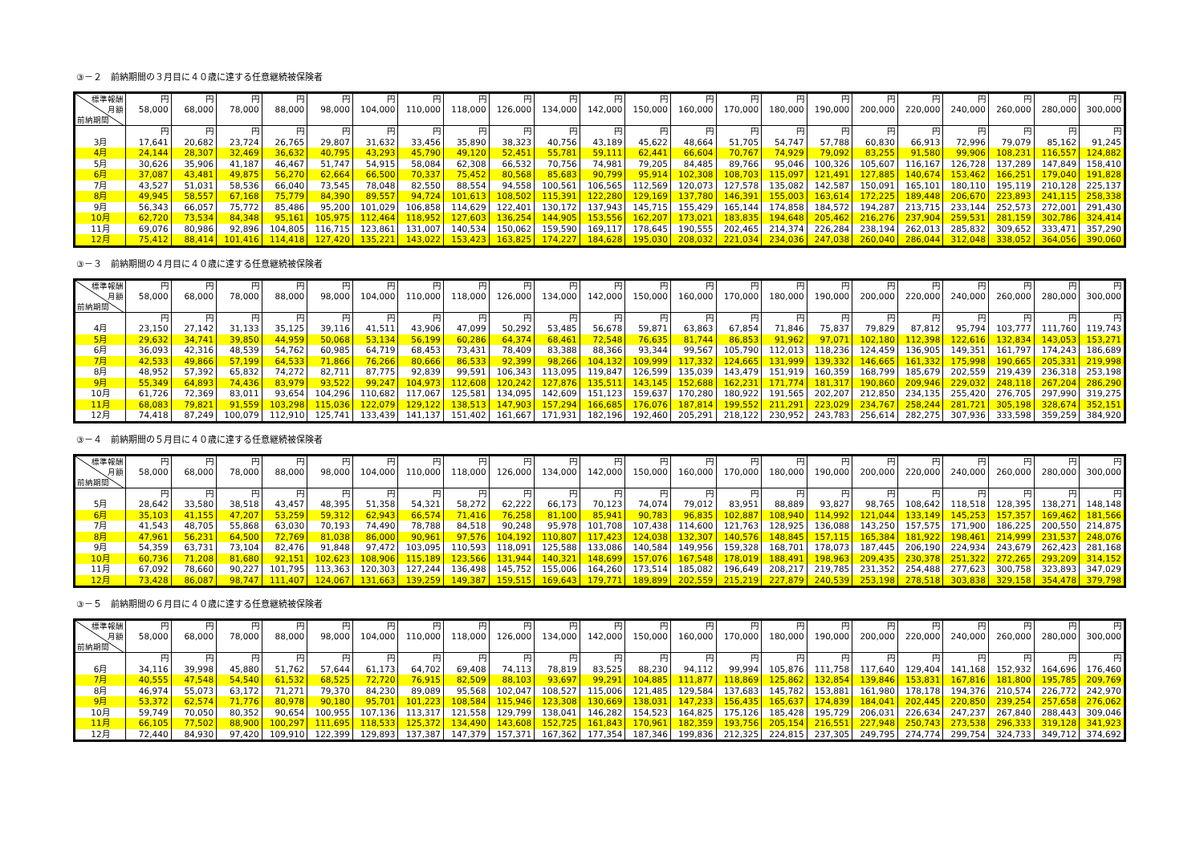③－２　前納期間の３月目に４０歳に達する任意継続被保険者
| 標準報酬 月額 前納期間 | 円 58,000 | 円 68,000 | 円 78,000 | 円 88,000 | 円 98,000 | 円 104,000 | 円 110,000 | 円 118,000 | 円 126,000 | 円 134,000 | 円 142,000 | 円 150,000 | 円 160,000 | 円 170,000 | 円 180,000 | 円 190,000 | 円 200,000 | 円 220,000 | 円 240,000 | 円 260,000 | 円 280,000 | 円 300,000 |
| --- | --- | --- | --- | --- | --- | --- | --- | --- | --- | --- | --- | --- | --- | --- | --- | --- | --- | --- | --- | --- | --- | --- |
| | 円 | 円 | 円 | 円 | 円 | 円 | 円 | 円 | 円 | 円 | 円 | 円 | 円 | 円 | 円 | 円 | 円 | 円 | 円 | 円 | 円 | 円 |
| 3月 | 17,641 | 20,682 | 23,724 | 26,765 | 29,807 | 31,632 | 33,456 | 35,890 | 38,323 | 40,756 | 43,189 | 45,622 | 48,664 | 51,705 | 54,747 | 57,788 | 60,830 | 66,913 | 72,996 | 79,079 | 85,162 | 91,245 |
| 4月 | 24,144 | 28,307 | 32,469 | 36,632 | 40,795 | 43,293 | 45,790 | 49,120 | 52,451 | 55,781 | 59,111 | 62,441 | 66,604 | 70,767 | 74,929 | 79,092 | 83,255 | 91,580 | 99,906 | 108,231 | 116,557 | 124,882 |
| 5月 | 30,626 | 35,906 | 41,187 | 46,467 | 51,747 | 54,915 | 58,084 | 62,308 | 66,532 | 70,756 | 74,981 | 79,205 | 84,485 | 89,766 | 95,046 | 100,326 | 105,607 | 116,167 | 126,728 | 137,289 | 147,849 | 158,410 |
| 6月 | 37,087 | 43,481 | 49,875 | 56,270 | 62,664 | 66,500 | 70,337 | 75,452 | 80,568 | 85,683 | 90,799 | 95,914 | 102,308 | 108,703 | 115,097 | 121,491 | 127,885 | 140,674 | 153,462 | 166,251 | 179,040 | 191,828 |
| 7月 | 43,527 | 51,031 | 58,536 | 66,040 | 73,545 | 78,048 | 82,550 | 88,554 | 94,558 | 100,561 | 106,565 | 112,569 | 120,073 | 127,578 | 135,082 | 142,587 | 150,091 | 165,101 | 180,110 | 195,119 | 210,128 | 225,137 |
| 8月 | 49,945 | 58,557 | 67,168 | 75,779 | 84,390 | 89,557 | 94,724 | 101,613 | 108,502 | 115,391 | 122,280 | 129,169 | 137,780 | 146,391 | 155,003 | 163,614 | 172,225 | 189,448 | 206,670 | 223,893 | 241,115 | 258,338 |
| 9月 | 56,343 | 66,057 | 75,772 | 85,486 | 95,200 | 101,029 | 106,858 | 114,629 | 122,401 | 130,172 | 137,943 | 145,715 | 155,429 | 165,144 | 174,858 | 184,572 | 194,287 | 213,715 | 233,144 | 252,573 | 272,001 | 291,430 |
| 10月 | 62,720 | 73,534 | 84,348 | 95,161 | 105,975 | 112,464 | 118,952 | 127,603 | 136,254 | 144,905 | 153,556 | 162,207 | 173,021 | 183,835 | 194,648 | 205,462 | 216,276 | 237,904 | 259,531 | 281,159 | 302,786 | 324,414 |
| 11月 | 69,076 | 80,986 | 92,896 | 104,805 | 116,715 | 123,861 | 131,007 | 140,534 | 150,062 | 159,590 | 169,117 | 178,645 | 190,555 | 202,465 | 214,374 | 226,284 | 238,194 | 262,013 | 285,832 | 309,652 | 333,471 | 357,290 |
| 12月 | 75,412 | 88,414 | 101,416 | 114,418 | 127,420 | 135,221 | 143,022 | 153,423 | 163,825 | 174,227 | 184,628 | 195,030 | 208,032 | 221,034 | 234,036 | 247,038 | 260,040 | 286,044 | 312,048 | 338,052 | 364,056 | 390,060 |
③－３　前納期間の４月目に４０歳に達する任意継続被保険者
| 標準報酬 月額 前納期間 | 円 58,000 | 円 68,000 | 円 78,000 | 円 88,000 | 円 98,000 | 円 104,000 | 円 110,000 | 円 118,000 | 円 126,000 | 円 134,000 | 円 142,000 | 円 150,000 | 円 160,000 | 円 170,000 | 円 180,000 | 円 190,000 | 円 200,000 | 円 220,000 | 円 240,000 | 円 260,000 | 円 280,000 | 円 300,000 |
| --- | --- | --- | --- | --- | --- | --- | --- | --- | --- | --- | --- | --- | --- | --- | --- | --- | --- | --- | --- | --- | --- | --- |
| | 円 | 円 | 円 | 円 | 円 | 円 | 円 | 円 | 円 | 円 | 円 | 円 | 円 | 円 | 円 | 円 | 円 | 円 | 円 | 円 | 円 | 円 |
| 4月 | 23,150 | 27,142 | 31,133 | 35,125 | 39,116 | 41,511 | 43,906 | 47,099 | 50,292 | 53,485 | 56,678 | 59,871 | 63,863 | 67,854 | 71,846 | 75,837 | 79,829 | 87,812 | 95,794 | 103,777 | 111,760 | 119,743 |
| 5月 | 29,632 | 34,741 | 39,850 | 44,959 | 50,068 | 53,134 | 56,199 | 60,286 | 64,374 | 68,461 | 72,548 | 76,635 | 81,744 | 86,853 | 91,962 | 97,071 | 102,180 | 112,398 | 122,616 | 132,834 | 143,053 | 153,271 |
| 6月 | 36,093 | 42,316 | 48,539 | 54,762 | 60,985 | 64,719 | 68,453 | 73,431 | 78,409 | 83,388 | 88,366 | 93,344 | 99,567 | 105,790 | 112,013 | 118,236 | 124,459 | 136,905 | 149,351 | 161,797 | 174,243 | 186,689 |
| 7月 | 42,533 | 49,866 | 57,199 | 64,533 | 71,866 | 76,266 | 80,666 | 86,533 | 92,399 | 98,266 | 104,132 | 109,999 | 117,332 | 124,665 | 131,999 | 139,332 | 146,665 | 161,332 | 175,998 | 190,665 | 205,331 | 219,998 |
| 8月 | 48,952 | 57,392 | 65,832 | 74,272 | 82,711 | 87,775 | 92,839 | 99,591 | 106,343 | 113,095 | 119,847 | 126,599 | 135,039 | 143,479 | 151,919 | 160,359 | 168,799 | 185,679 | 202,559 | 219,439 | 236,318 | 253,198 |
| 9月 | 55,349 | 64,893 | 74,436 | 83,979 | 93,522 | 99,247 | 104,973 | 112,608 | 120,242 | 127,876 | 135,511 | 143,145 | 152,688 | 162,231 | 171,774 | 181,317 | 190,860 | 209,946 | 229,032 | 248,118 | 267,204 | 286,290 |
| 10月 | 61,726 | 72,369 | 83,011 | 93,654 | 104,296 | 110,682 | 117,067 | 125,581 | 134,095 | 142,609 | 151,123 | 159,637 | 170,280 | 180,922 | 191,565 | 202,207 | 212,850 | 234,135 | 255,420 | 276,705 | 297,990 | 319,275 |
| 11月 | 68,083 | 79,821 | 91,559 | 103,298 | 115,036 | 122,079 | 129,122 | 138,513 | 147,903 | 157,294 | 166,685 | 176,076 | 187,814 | 199,552 | 211,291 | 223,029 | 234,767 | 258,244 | 281,721 | 305,198 | 328,674 | 352,151 |
| 12月 | 74,418 | 87,249 | 100,079 | 112,910 | 125,741 | 133,439 | 141,137 | 151,402 | 161,667 | 171,931 | 182,196 | 192,460 | 205,291 | 218,122 | 230,952 | 243,783 | 256,614 | 282,275 | 307,936 | 333,598 | 359,259 | 384,920 |
③－４　前納期間の５月目に４０歳に達する任意継続被保険者
| 標準報酬 月額 前納期間 | 円 58,000 | 円 68,000 | 円 78,000 | 円 88,000 | 円 98,000 | 円 104,000 | 円 110,000 | 円 118,000 | 円 126,000 | 円 134,000 | 円 142,000 | 円 150,000 | 円 160,000 | 円 170,000 | 円 180,000 | 円 190,000 | 円 200,000 | 円 220,000 | 円 240,000 | 円 260,000 | 円 280,000 | 円 300,000 |
| --- | --- | --- | --- | --- | --- | --- | --- | --- | --- | --- | --- | --- | --- | --- | --- | --- | --- | --- | --- | --- | --- | --- |
| | 円 | 円 | 円 | 円 | 円 | 円 | 円 | 円 | 円 | 円 | 円 | 円 | 円 | 円 | 円 | 円 | 円 | 円 | 円 | 円 | 円 | 円 |
| 5月 | 28,642 | 33,580 | 38,518 | 43,457 | 48,395 | 51,358 | 54,321 | 58,272 | 62,222 | 66,173 | 70,123 | 74,074 | 79,012 | 83,951 | 88,889 | 93,827 | 98,765 | 108,642 | 118,518 | 128,395 | 138,271 | 148,148 |
| 6月 | 35,103 | 41,155 | 47,207 | 53,259 | 59,312 | 62,943 | 66,574 | 71,416 | 76,258 | 81,100 | 85,941 | 90,783 | 96,835 | 102,887 | 108,940 | 114,992 | 121,044 | 133,149 | 145,253 | 157,357 | 169,462 | 181,566 |
| 7月 | 41,543 | 48,705 | 55,868 | 63,030 | 70,193 | 74,490 | 78,788 | 84,518 | 90,248 | 95,978 | 101,708 | 107,438 | 114,600 | 121,763 | 128,925 | 136,088 | 143,250 | 157,575 | 171,900 | 186,225 | 200,550 | 214,875 |
| 8月 | 47,961 | 56,231 | 64,500 | 72,769 | 81,038 | 86,000 | 90,961 | 97,576 | 104,192 | 110,807 | 117,423 | 124,038 | 132,307 | 140,576 | 148,845 | 157,115 | 165,384 | 181,922 | 198,461 | 214,999 | 231,537 | 248,076 |
| 9月 | 54,359 | 63,731 | 73,104 | 82,476 | 91,848 | 97,472 | 103,095 | 110,593 | 118,091 | 125,588 | 133,086 | 140,584 | 149,956 | 159,328 | 168,701 | 178,073 | 187,445 | 206,190 | 224,934 | 243,679 | 262,423 | 281,168 |
| 10月 | 60,736 | 71,208 | 81,680 | 92,151 | 102,623 | 108,906 | 115,189 | 123,566 | 131,944 | 140,321 | 148,699 | 157,076 | 167,548 | 178,019 | 188,491 | 198,963 | 209,435 | 230,378 | 251,322 | 272,265 | 293,209 | 314,152 |
| 11月 | 67,092 | 78,660 | 90,227 | 101,795 | 113,363 | 120,303 | 127,244 | 136,498 | 145,752 | 155,006 | 164,260 | 173,514 | 185,082 | 196,649 | 208,217 | 219,785 | 231,352 | 254,488 | 277,623 | 300,758 | 323,893 | 347,029 |
| 12月 | 73,428 | 86,087 | 98,747 | 111,407 | 124,067 | 131,663 | 139,259 | 149,387 | 159,515 | 169,643 | 179,771 | 189,899 | 202,559 | 215,219 | 227,879 | 240,539 | 253,198 | 278,518 | 303,838 | 329,158 | 354,478 | 379,798 |
③－５　前納期間の６月目に４０歳に達する任意継続被保険者
| 標準報酬 月額 前納期間 | 円 58,000 | 円 68,000 | 円 78,000 | 円 88,000 | 円 98,000 | 円 104,000 | 円 110,000 | 円 118,000 | 円 126,000 | 円 134,000 | 円 142,000 | 円 150,000 | 円 160,000 | 円 170,000 | 円 180,000 | 円 190,000 | 円 200,000 | 円 220,000 | 円 240,000 | 円 260,000 | 円 280,000 | 円 300,000 |
| --- | --- | --- | --- | --- | --- | --- | --- | --- | --- | --- | --- | --- | --- | --- | --- | --- | --- | --- | --- | --- | --- | --- |
| | 円 | 円 | 円 | 円 | 円 | 円 | 円 | 円 | 円 | 円 | 円 | 円 | 円 | 円 | 円 | 円 | 円 | 円 | 円 | 円 | 円 | 円 |
| 6月 | 34,116 | 39,998 | 45,880 | 51,762 | 57,644 | 61,173 | 64,702 | 69,408 | 74,113 | 78,819 | 83,525 | 88,230 | 94,112 | 99,994 | 105,876 | 111,758 | 117,640 | 129,404 | 141,168 | 152,932 | 164,696 | 176,460 |
| 7月 | 40,555 | 47,548 | 54,540 | 61,532 | 68,525 | 72,720 | 76,915 | 82,509 | 88,103 | 93,697 | 99,291 | 104,885 | 111,877 | 118,869 | 125,862 | 132,854 | 139,846 | 153,831 | 167,816 | 181,800 | 195,785 | 209,769 |
| 8月 | 46,974 | 55,073 | 63,172 | 71,271 | 79,370 | 84,230 | 89,089 | 95,568 | 102,047 | 108,527 | 115,006 | 121,485 | 129,584 | 137,683 | 145,782 | 153,881 | 161,980 | 178,178 | 194,376 | 210,574 | 226,772 | 242,970 |
| 9月 | 53,372 | 62,574 | 71,776 | 80,978 | 90,180 | 95,701 | 101,223 | 108,584 | 115,946 | 123,308 | 130,669 | 138,031 | 147,233 | 156,435 | 165,637 | 174,839 | 184,041 | 202,445 | 220,850 | 239,254 | 257,658 | 276,062 |
| 10月 | 59,749 | 70,050 | 80,352 | 90,654 | 100,955 | 107,136 | 113,317 | 121,558 | 129,799 | 138,041 | 146,282 | 154,523 | 164,825 | 175,126 | 185,428 | 195,729 | 206,031 | 226,634 | 247,237 | 267,840 | 288,443 | 309,046 |
| 11月 | 66,105 | 77,502 | 88,900 | 100,297 | 111,695 | 118,533 | 125,372 | 134,490 | 143,608 | 152,725 | 161,843 | 170,961 | 182,359 | 193,756 | 205,154 | 216,551 | 227,948 | 250,743 | 273,538 | 296,333 | 319,128 | 341,923 |
| 12月 | 72,440 | 84,930 | 97,420 | 109,910 | 122,399 | 129,893 | 137,387 | 147,379 | 157,371 | 167,362 | 177,354 | 187,346 | 199,836 | 212,325 | 224,815 | 237,305 | 249,795 | 274,774 | 299,754 | 324,733 | 349,712 | 374,692 |